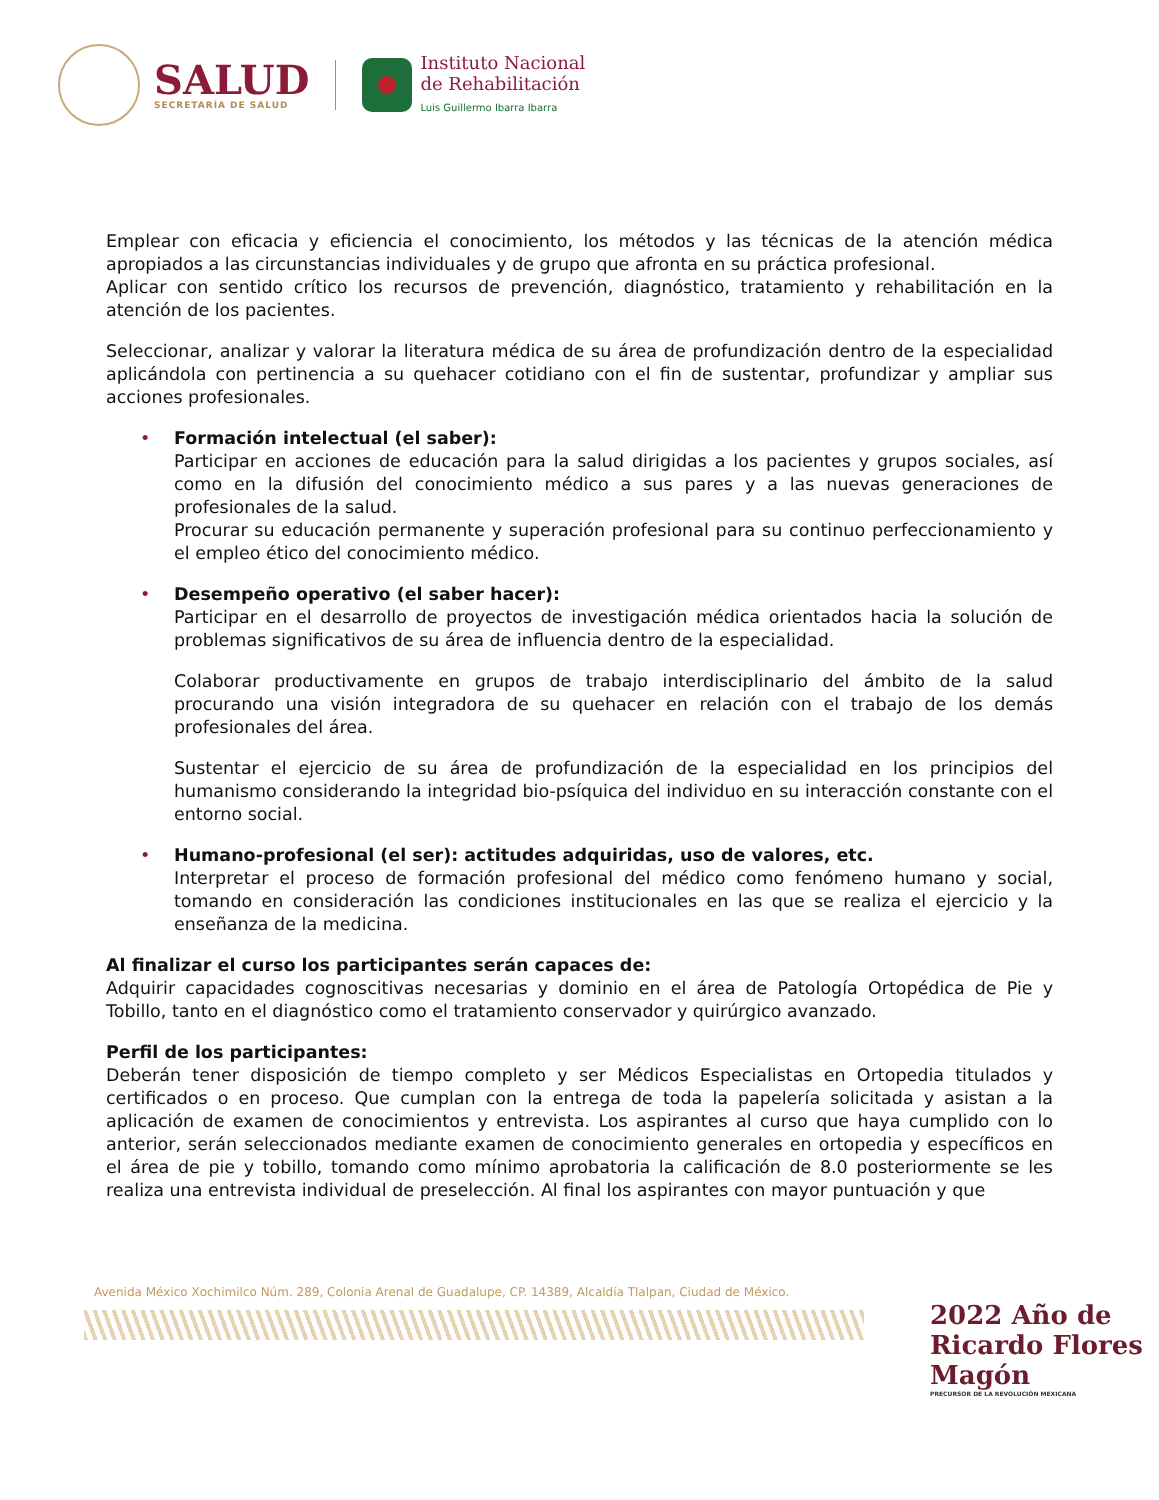SALUD
SECRETARÍA DE SALUD
Instituto Nacional
de Rehabilitación
Luis Guillermo Ibarra Ibarra
Emplear con eficacia y eficiencia el conocimiento, los métodos y las técnicas de la atención médica apropiados a las circunstancias individuales y de grupo que afronta en su práctica profesional.
Aplicar con sentido crítico los recursos de prevención, diagnóstico, tratamiento y rehabilitación en la atención de los pacientes.
Seleccionar, analizar y valorar la literatura médica de su área de profundización dentro de la especialidad aplicándola con pertinencia a su quehacer cotidiano con el fin de sustentar, profundizar y ampliar sus acciones profesionales.
• Formación intelectual (el saber):
Participar en acciones de educación para la salud dirigidas a los pacientes y grupos sociales, así como en la difusión del conocimiento médico a sus pares y a las nuevas generaciones de profesionales de la salud.
Procurar su educación permanente y superación profesional para su continuo perfeccionamiento y el empleo ético del conocimiento médico.
• Desempeño operativo (el saber hacer):
Participar en el desarrollo de proyectos de investigación médica orientados hacia la solución de problemas significativos de su área de influencia dentro de la especialidad.
Colaborar productivamente en grupos de trabajo interdisciplinario del ámbito de la salud procurando una visión integradora de su quehacer en relación con el trabajo de los demás profesionales del área.
Sustentar el ejercicio de su área de profundización de la especialidad en los principios del humanismo considerando la integridad bio-psíquica del individuo en su interacción constante con el entorno social.
• Humano-profesional (el ser): actitudes adquiridas, uso de valores, etc.
Interpretar el proceso de formación profesional del médico como fenómeno humano y social, tomando en consideración las condiciones institucionales en las que se realiza el ejercicio y la enseñanza de la medicina.
Al finalizar el curso los participantes serán capaces de:
Adquirir capacidades cognoscitivas necesarias y dominio en el área de Patología Ortopédica de Pie y Tobillo, tanto en el diagnóstico como el tratamiento conservador y quirúrgico avanzado.
Perfil de los participantes:
Deberán tener disposición de tiempo completo y ser Médicos Especialistas en Ortopedia titulados y certificados o en proceso. Que cumplan con la entrega de toda la papelería solicitada y asistan a la aplicación de examen de conocimientos y entrevista. Los aspirantes al curso que haya cumplido con lo anterior, serán seleccionados mediante examen de conocimiento generales en ortopedia y específicos en el área de pie y tobillo, tomando como mínimo aprobatoria la calificación de 8.0 posteriormente se les realiza una entrevista individual de preselección. Al final los aspirantes con mayor puntuación y que
Avenida México Xochimilco Núm. 289, Colonia Arenal de Guadalupe, CP. 14389, Alcaldía Tlalpan, Ciudad de México.
2022 Año de Ricardo Flores Magón
PRECURSOR DE LA REVOLUCIÓN MEXICANA